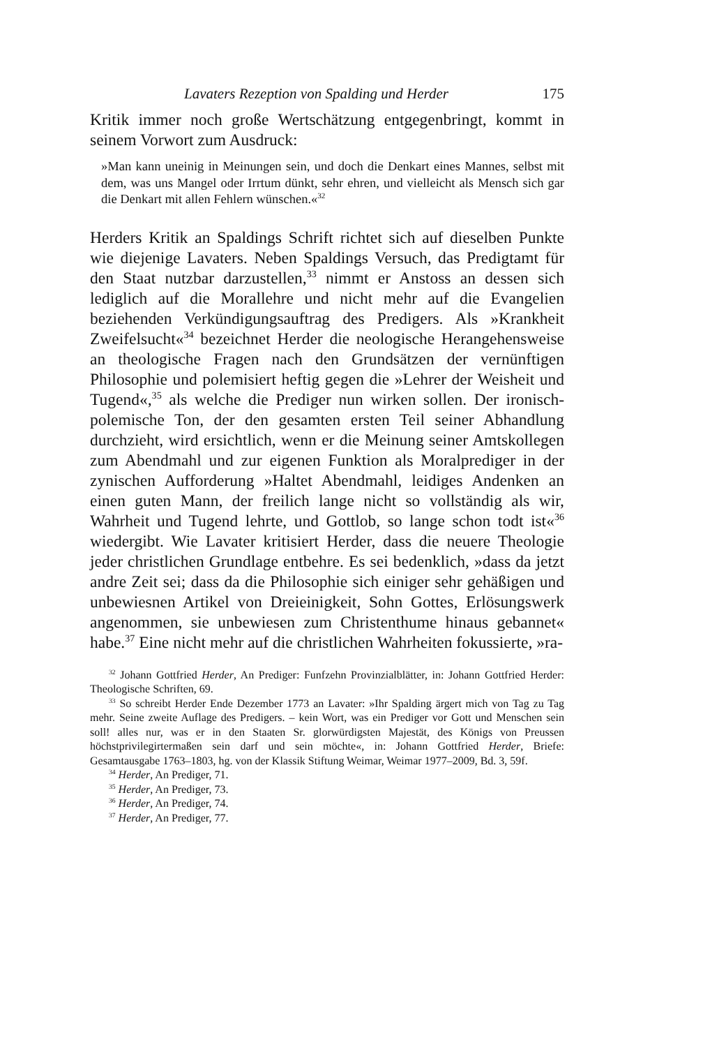Lavaters Rezeption von Spalding und Herder 175
Kritik immer noch große Wertschätzung entgegenbringt, kommt in seinem Vorwort zum Ausdruck:
»Man kann uneinig in Meinungen sein, und doch die Denkart eines Mannes, selbst mit dem, was uns Mangel oder Irrtum dünkt, sehr ehren, und vielleicht als Mensch sich gar die Denkart mit allen Fehlern wünschen.«<sup>32</sup>
Herders Kritik an Spaldings Schrift richtet sich auf dieselben Punkte wie diejenige Lavaters. Neben Spaldings Versuch, das Predigtamt für den Staat nutzbar darzustellen,<sup>33</sup> nimmt er Anstoss an dessen sich lediglich auf die Morallehre und nicht mehr auf die Evangelien beziehenden Verkündigungsauftrag des Predigers. Als »Krankheit Zweifelsucht«<sup>34</sup> bezeichnet Herder die neologische Herangehensweise an theologische Fragen nach den Grundsätzen der vernünftigen Philosophie und polemisiert heftig gegen die »Lehrer der Weisheit und Tugend«,<sup>35</sup> als welche die Prediger nun wirken sollen. Der ironisch-polemische Ton, der den gesamten ersten Teil seiner Abhandlung durchzieht, wird ersichtlich, wenn er die Meinung seiner Amtskollegen zum Abendmahl und zur eigenen Funktion als Moralprediger in der zynischen Aufforderung »Haltet Abendmahl, leidiges Andenken an einen guten Mann, der freilich lange nicht so vollständig als wir, Wahrheit und Tugend lehrte, und Gottlob, so lange schon todt ist«<sup>36</sup> wiedergibt. Wie Lavater kritisiert Herder, dass die neuere Theologie jeder christlichen Grundlage entbehre. Es sei bedenklich, »dass da jetzt andre Zeit sei; dass da die Philosophie sich einiger sehr gehäßigen und unbewiesnen Artikel von Dreieinigkeit, Sohn Gottes, Erlösungswerk angenommen, sie unbewiesen zum Christenthume hinaus gebannet« habe.<sup>37</sup> Eine nicht mehr auf die christlichen Wahrheiten fokussierte, »ra-
<sup>32</sup> Johann Gottfried Herder, An Prediger: Funfzehn Provinzialblätter, in: Johann Gottfried Herder: Theologische Schriften, 69.
<sup>33</sup> So schreibt Herder Ende Dezember 1773 an Lavater: »Ihr Spalding ärgert mich von Tag zu Tag mehr. Seine zweite Auflage des Predigers. – kein Wort, was ein Prediger vor Gott und Menschen sein soll! alles nur, was er in den Staaten Sr. glorwürdigsten Majestät, des Königs von Preussen höchstprivilegirtermaßen sein darf und sein möchte«, in: Johann Gottfried Herder, Briefe: Gesamtausgabe 1763–1803, hg. von der Klassik Stiftung Weimar, Weimar 1977–2009, Bd. 3, 59f.
<sup>34</sup> Herder, An Prediger, 71.
<sup>35</sup> Herder, An Prediger, 73.
<sup>36</sup> Herder, An Prediger, 74.
<sup>37</sup> Herder, An Prediger, 77.